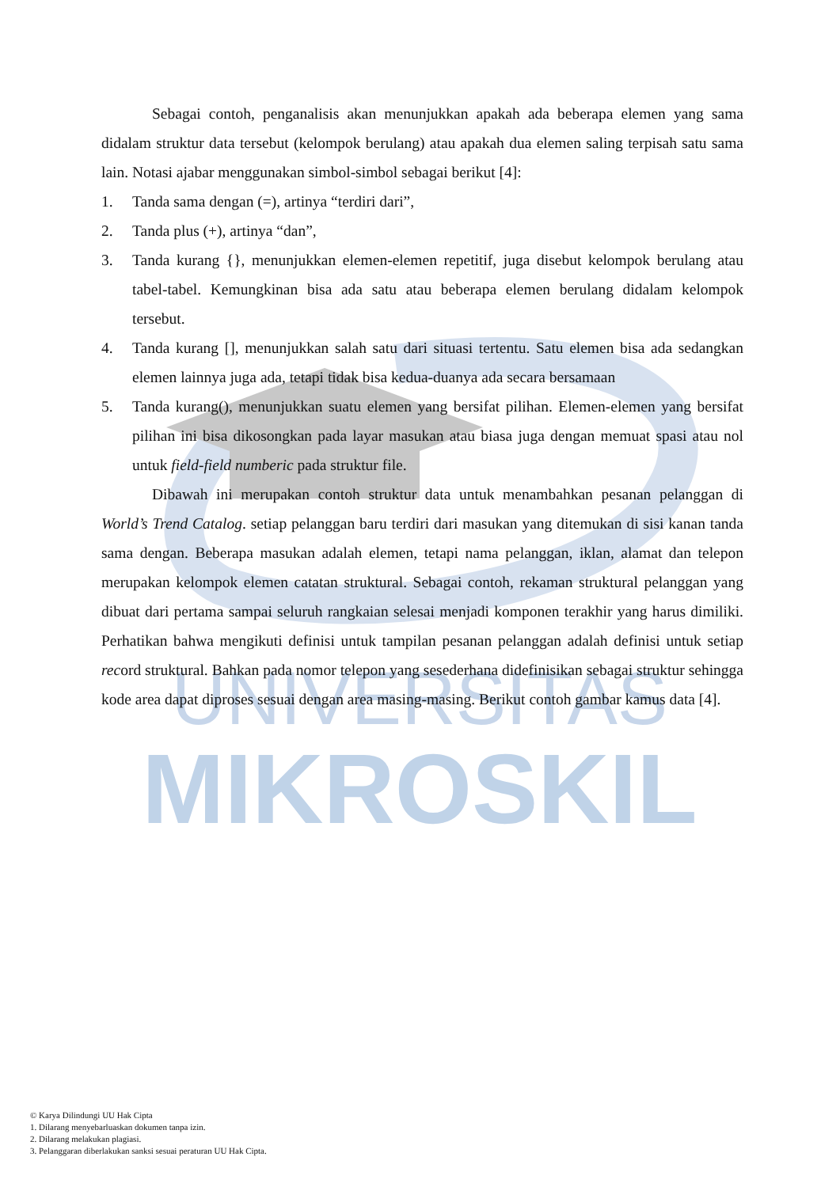UNIVERSITAS
MIKROSKIL
Sebagai contoh, penganalisis akan menunjukkan apakah ada beberapa elemen yang sama didalam struktur data tersebut (kelompok berulang) atau apakah dua elemen saling terpisah satu sama lain. Notasi ajabar menggunakan simbol-simbol sebagai berikut [4]:
1. Tanda sama dengan (=), artinya “terdiri dari”,
2. Tanda plus (+), artinya “dan”,
3. Tanda kurang {}, menunjukkan elemen-elemen repetitif, juga disebut kelompok berulang atau tabel-tabel. Kemungkinan bisa ada satu atau beberapa elemen berulang didalam kelompok tersebut.
4. Tanda kurang [], menunjukkan salah satu dari situasi tertentu. Satu elemen bisa ada sedangkan elemen lainnya juga ada, tetapi tidak bisa kedua-duanya ada secara bersamaan
5. Tanda kurang(), menunjukkan suatu elemen yang bersifat pilihan. Elemen-elemen yang bersifat pilihan ini bisa dikosongkan pada layar masukan atau biasa juga dengan memuat spasi atau nol untuk field-field numberic pada struktur file.
Dibawah ini merupakan contoh struktur data untuk menambahkan pesanan pelanggan di World’s Trend Catalog. setiap pelanggan baru terdiri dari masukan yang ditemukan di sisi kanan tanda sama dengan. Beberapa masukan adalah elemen, tetapi nama pelanggan, iklan, alamat dan telepon merupakan kelompok elemen catatan struktural. Sebagai contoh, rekaman struktural pelanggan yang dibuat dari pertama sampai seluruh rangkaian selesai menjadi komponen terakhir yang harus dimiliki. Perhatikan bahwa mengikuti definisi untuk tampilan pesanan pelanggan adalah definisi untuk setiap record struktural. Bahkan pada nomor telepon yang sesederhana didefinisikan sebagai struktur sehingga kode area dapat diproses sesuai dengan area masing-masing. Berikut contoh gambar kamus data [4].
© Karya Dilindungi UU Hak Cipta
1. Dilarang menyebarluaskan dokumen tanpa izin.
2. Dilarang melakukan plagiasi.
3. Pelanggaran diberlakukan sanksi sesuai peraturan UU Hak Cipta.